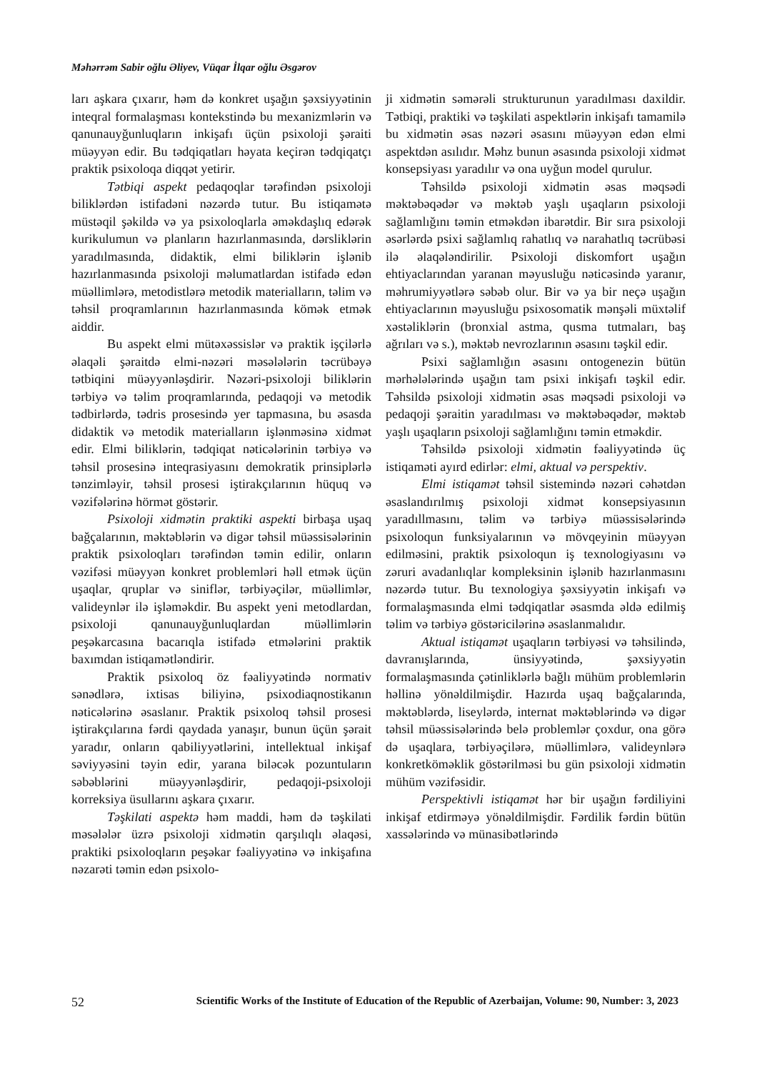Məhərrəm Sabir oğlu Əliyev, Vüqar İlqar oğlu Əsgərov
ları aşkara çıxarır, həm də konkret uşağın şəxsiyyətinin inteqral formalaşması kontekstində bu mexanizmlərin və qanunauyğunluqların inkişafı üçün psixoloji şəraiti müəyyən edir. Bu tədqiqatları həyata keçirən tədqiqatçı praktik psixoloqa diqqət yetirir.
Tətbiqi aspekt pedaqoqlar tərəfindən psixoloji biliklərdən istifadəni nəzərdə tutur. Bu istiqamətə müstəqil şəkildə və ya psixoloqlarla əməkdaşlıq edərək kurikulumun və planların hazırlanmasında, dərsliklərin yaradılmasında, didaktik, elmi biliklərin işlənib hazırlanmasında psixoloji məlumatlardan istifadə edən müəllimlərə, metodistlərə metodik materialların, təlim və təhsil proqramlarının hazırlanmasında kömək etmək aiddir.
Bu aspekt elmi mütəxəssislər və praktik işçilərlə əlaqəli şəraitdə elmi-nəzəri məsələlərin təcrübəyə tətbiqini müəyyənləşdirir. Nəzəri-psixoloji biliklərin tərbiyə və təlim proqramlarında, pedaqoji və metodik tədbirlərdə, tədris prosesində yer tapmasına, bu əsasda didaktik və metodik materialların işlənməsinə xidmət edir. Elmi biliklərin, tədqiqat nəticələrinin tərbiyə və təhsil prosesinə inteqrasiyasını demokratik prinsiplərlə tənzimləyir, təhsil prosesi iştirakçılarının hüquq və vəzifələrinə hörmət göstərir.
Psixoloji xidmətin praktiki aspekti birbaşa uşaq bağçalarının, məktəblərin və digər təhsil müəssisələrinin praktik psixoloqları tərəfindən təmin edilir, onların vəzifəsi müəyyən konkret problemləri həll etmək üçün uşaqlar, qruplar və siniflər, tərbiyəçilər, müəllimlər, valideynlər ilə işləməkdir. Bu aspekt yeni metodlardan, psixoloji qanunauyğunluqlardan müəllimlərin peşəkarcasına bacarıqla istifadə etmələrini praktik baxımdan istiqamətləndirir.
Praktik psixoloq öz fəaliyyətində normativ sənədlərə, ixtisas biliyinə, psixodiaqnostikanın nəticələrinə əsaslanır. Praktik psixoloq təhsil prosesi iştirakçılarına fərdi qaydada yanaşır, bunun üçün şərait yaradır, onların qabiliyyətlərini, intellektual inkişaf səviyyəsini təyin edir, yarana biləcək pozuntuların səbəblərini müəyyənləşdirir, pedaqoji-psixoloji korreksiya üsullarını aşkara çıxarır.
Təşkilati aspektə həm maddi, həm də təşkilati məsələlər üzrə psixoloji xidmətin qarşılıqlı əlaqəsi, praktiki psixoloqların peşəkar fəaliyyətinə və inkişafına nəzarəti təmin edən psixolo-
ji xidmətin səmərəli strukturunun yaradılması daxildir. Tətbiqi, praktiki və təşkilati aspektlərin inkişafı tamamilə bu xidmətin əsas nəzəri əsasını müəyyən edən elmi aspektdən asılıdır. Məhz bunun əsasında psixoloji xidmət konsepsiyası yaradılır və ona uyğun model qurulur.
Təhsildə psixoloji xidmətin əsas məqsədi məktəbəqədər və məktəb yaşlı uşaqların psixoloji sağlamlığını təmin etməkdən ibarətdir. Bir sıra psixoloji əsərlərdə psixi sağlamlıq rahatlıq və narahatlıq təcrübəsi ilə əlaqələndirilir. Psixoloji diskomfort uşağın ehtiyaclarından yaranan məyusluğu nəticəsində yaranır, məhrumiyyətlərə səbəb olur. Bir və ya bir neçə uşağın ehtiyaclarının məyusluğu psixosomatik mənşəli müxtəlif xəstəliklərin (bronxial astma, qusma tutmaları, baş ağrıları və s.), məktəb nevrozlarının əsasını təşkil edir.
Psixi sağlamlığın əsasını ontogenezin bütün mərhələlərində uşağın tam psixi inkişafı təşkil edir. Təhsildə psixoloji xidmətin əsas məqsədi psixoloji və pedaqoji şəraitin yaradılması və məktəbəqədər, məktəb yaşlı uşaqların psixoloji sağlamlığını təmin etməkdir.
Təhsildə psixoloji xidmətin fəaliyyətində üç istiqaməti ayırd edirlər: elmi, aktual və perspektiv.
Elmi istiqamət təhsil sistemində nəzəri cəhətdən əsaslandırılmış psixoloji xidmət konsepsiyasının yaradıllmasını, təlim və tərbiyə müəssisələrində psixoloqun funksiyalarının və mövqeyinin müəyyən edilməsini, praktik psixoloqun iş texnologiyasını və zəruri avadanlıqlar kompleksinin işlənib hazırlanmasını nəzərdə tutur. Bu texnologiya şəxsiyyətin inkişafı və formalaşmasında elmi tədqiqatlar əsasmda əldə edilmiş təlim və tərbiyə göstəricilərinə əsaslanmalıdır.
Aktual istiqamət uşaqların tərbiyəsi və təhsilində, davranışlarında, ünsiyyətində, şəxsiyyətin formalaşmasında çətinliklərlə bağlı mühüm problemlərin həllinə yönəldilmişdir. Hazırda uşaq bağçalarında, məktəblərdə, liseylərdə, internat məktəblərində və digər təhsil müəssisələrində belə problemlər çoxdur, ona görə də uşaqlara, tərbiyəçilərə, müəllimlərə, valideynlərə konkretköməklik göstərilməsi bu gün psixoloji xidmətin mühüm vəzifəsidir.
Perspektivli istiqamət hər bir uşağın fərdiliyini inkişaf etdirməyə yönəldilmişdir. Fərdilik fərdin bütün xassələrində və münasibətlərində
52 Scientific Works of the Institute of Education of the Republic of Azerbaijan, Volume: 90, Number: 3, 2023